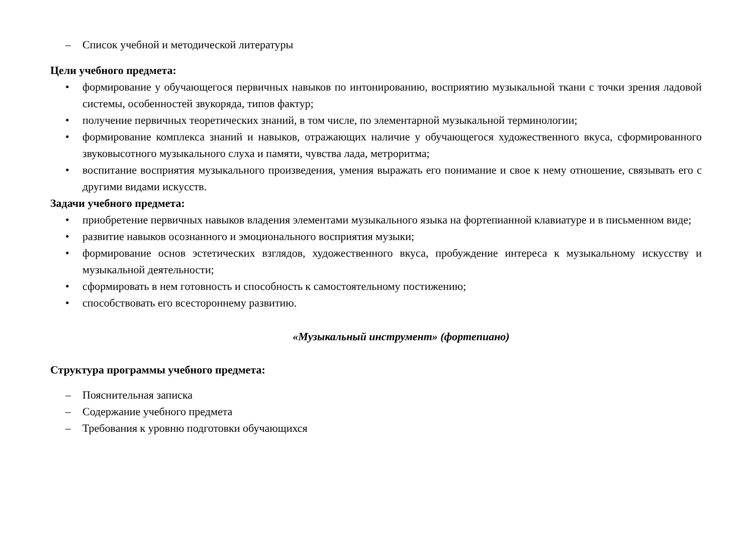– Список учебной и методической литературы
Цели учебного предмета:
• формирование у обучающегося первичных навыков по интонированию, восприятию музыкальной ткани с точки зрения ладовой системы, особенностей звукоряда, типов фактур;
• получение первичных теоретических знаний, в том числе, по элементарной музыкальной терминологии;
• формирование комплекса знаний и навыков, отражающих наличие у обучающегося художественного вкуса, сформированного звуковысотного музыкального слуха и памяти, чувства лада, метроритма;
• воспитание восприятия музыкального произведения, умения выражать его понимание и свое к нему отношение, связывать его с другими видами искусств.
Задачи учебного предмета:
• приобретение первичных навыков владения элементами музыкального языка на фортепианной клавиатуре и в письменном виде;
• развитие навыков осознанного и эмоционального восприятия музыки;
• формирование основ эстетических взглядов, художественного вкуса, пробуждение интереса к музыкальному искусству и музыкальной деятельности;
• сформировать в нем готовность и способность к самостоятельному постижению;
• способствовать его всестороннему развитию.
«Музыкальный инструмент» (фортепиано)
Структура программы учебного предмета:
– Пояснительная записка
– Содержание учебного предмета
– Требования к уровню подготовки обучающихся